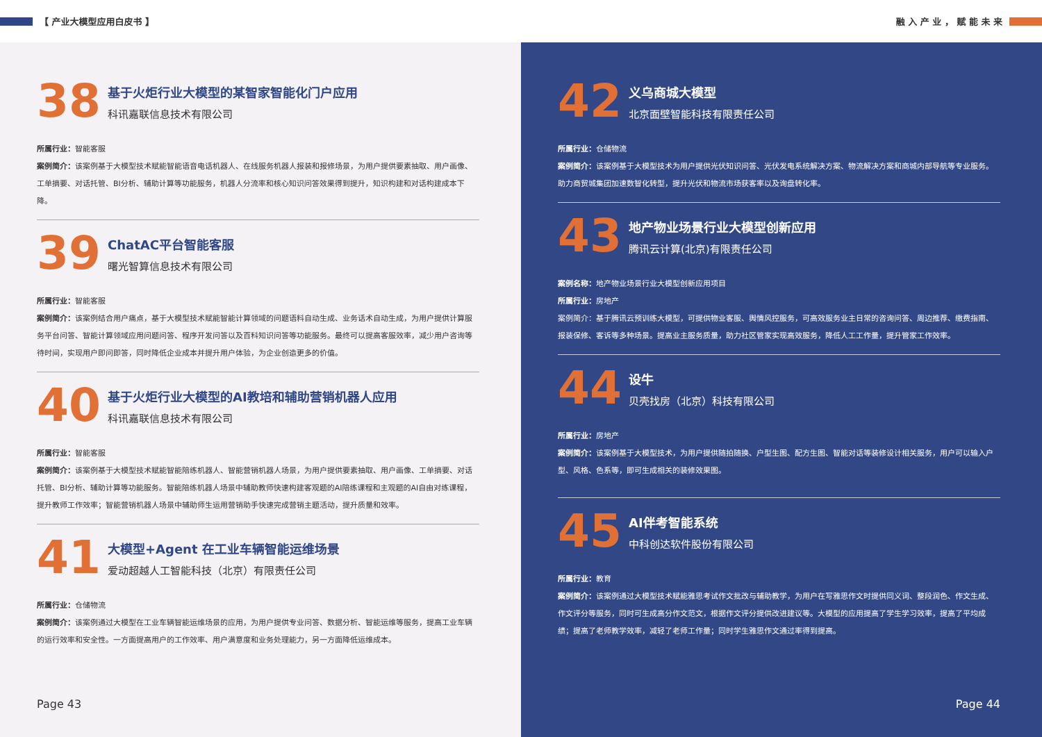【 产业大模型应用白皮书 】 融 入 产 业 ， 赋 能 未 来
38
基于火炬行业大模型的某智家智能化门户应用
科讯嘉联信息技术有限公司
所属行业：智能客服
案例简介：该案例基于大模型技术赋能智能语音电话机器人、在线服务机器人报装和报修场景，为用户提供要素抽取、用户画像、工单摘要、对话托管、BI分析、辅助计算等功能服务，机器人分流率和核心知识问答效果得到提升，知识构建和对话构建成本下降。
39
ChatAC平台智能客服
曙光智算信息技术有限公司
所属行业：智能客服
案例简介：该案例结合用户痛点，基于大模型技术赋能智能计算领域的问题语料自动生成、业务话术自动生成，为用户提供计算服务平台问答、智能计算领域应用问题问答、程序开发问答以及百科知识问答等功能服务。最终可以提高客服效率，减少用户咨询等待时间，实现用户即问即答，同时降低企业成本并提升用户体验，为企业创造更多的价值。
40
基于火炬行业大模型的AI教培和辅助营销机器人应用
科讯嘉联信息技术有限公司
所属行业：智能客服
案例简介：该案例基于大模型技术赋能智能陪练机器人、智能营销机器人场景，为用户提供要素抽取、用户画像、工单摘要、对话托管、BI分析、辅助计算等功能服务。智能陪练机器人场景中辅助教师快速构建客观题的AI陪练课程和主观题的AI自由对练课程，提升教师工作效率；智能营销机器人场景中辅助师生运用营销助手快速完成营销主题活动，提升质量和效率。
41
大模型+Agent 在工业车辆智能运维场景
爱动超越人工智能科技（北京）有限责任公司
所属行业：仓储物流
案例简介：该案例通过大模型在工业车辆智能运维场景的应用，为用户提供专业问答、数据分析、智能运维等服务，提高工业车辆的运行效率和安全性。一方面提高用户的工作效率、用户满意度和业务处理能力，另一方面降低运维成本。
Page 43
42
义乌商城大模型
北京面壁智能科技有限责任公司
所属行业：仓储物流
案例简介：该案例基于大模型技术为用户提供光伏知识问答、光伏发电系统解决方案、物流解决方案和商城内部导航等专业服务。助力商贸城集团加速数智化转型，提升光伏和物流市场获客率以及询盘转化率。
43
地产物业场景行业大模型创新应用
腾讯云计算(北京)有限责任公司
案例名称：地产物业场景行业大模型创新应用项目
所属行业：房地产
案例简介：基于腾讯云预训练大模型，可提供物业客服、舆情风控服务，可高效服务业主日常的咨询问答、周边推荐、缴费指南、报装保修、客诉等多种场景。提高业主服务质量，助力社区管家实现高效服务，降低人工工作量，提升管家工作效率。
44
设牛
贝壳找房（北京）科技有限公司
所属行业：房地产
案例简介：该案例基于大模型技术，为用户提供随拍随换、户型生图、配方生图、智能对话等装修设计相关服务，用户可以输入户型、风格、色系等，即可生成相关的装修效果图。
45
AI伴考智能系统
中科创达软件股份有限公司
所属行业：教育
案例简介：该案例通过大模型技术赋能雅思考试作文批改与辅助教学，为用户在写雅思作文时提供同义词、整段润色、作文生成、作文评分等服务，同时可生成高分作文范文，根据作文评分提供改进建议等。大模型的应用提高了学生学习效率，提高了平均成绩；提高了老师教学效率，减轻了老师工作量；同时学生雅思作文通过率得到提高。
Page 44